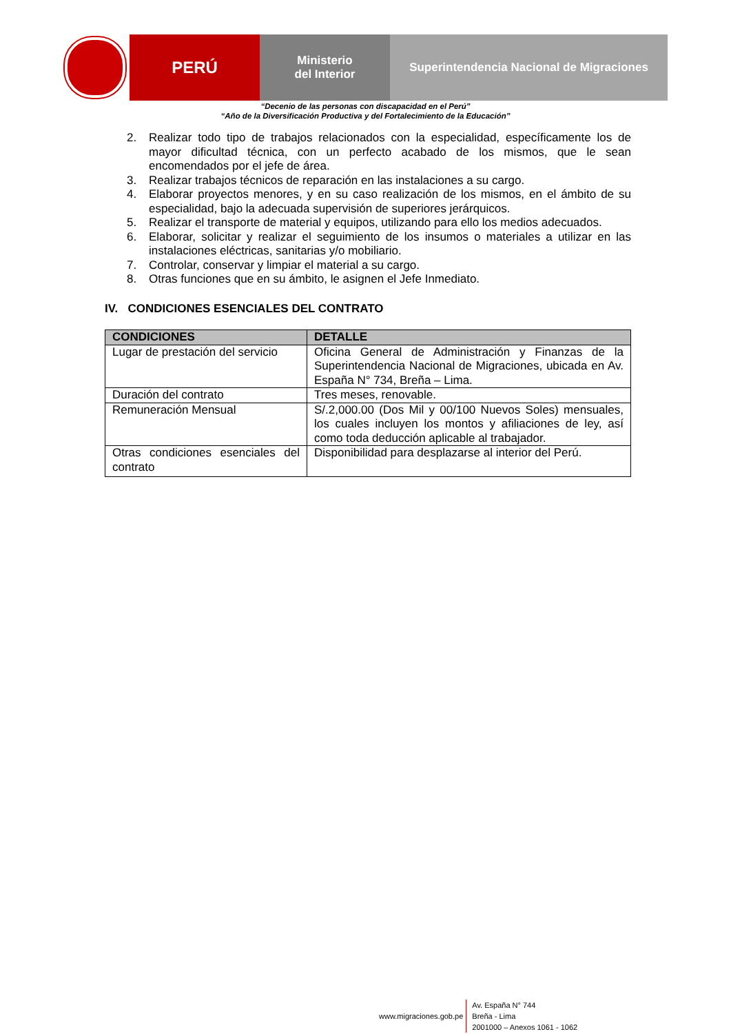PERÚ
Ministerio
del Interior
Superintendencia Nacional de Migraciones
“Decenio de las personas con discapacidad en el Perú”
“Año de la Diversificación Productiva y del Fortalecimiento de la Educación”
2. Realizar todo tipo de trabajos relacionados con la especialidad, específicamente los de mayor dificultad técnica, con un perfecto acabado de los mismos, que le sean encomendados por el jefe de área.
3. Realizar trabajos técnicos de reparación en las instalaciones a su cargo.
4. Elaborar proyectos menores, y en su caso realización de los mismos, en el ámbito de su especialidad, bajo la adecuada supervisión de superiores jerárquicos.
5. Realizar el transporte de material y equipos, utilizando para ello los medios adecuados.
6. Elaborar, solicitar y realizar el seguimiento de los insumos o materiales a utilizar en las instalaciones eléctricas, sanitarias y/o mobiliario.
7. Controlar, conservar y limpiar el material a su cargo.
8. Otras funciones que en su ámbito, le asignen el Jefe Inmediato.
IV. CONDICIONES ESENCIALES DEL CONTRATO
| CONDICIONES | DETALLE |
| --- | --- |
| Lugar de prestación del servicio | Oficina General de Administración y Finanzas de la Superintendencia Nacional de Migraciones, ubicada en Av. España N° 734, Breña – Lima. |
| Duración del contrato | Tres meses, renovable. |
| Remuneración Mensual | S/.2,000.00 (Dos Mil y 00/100 Nuevos Soles) mensuales, los cuales incluyen los montos y afiliaciones de ley, así como toda deducción aplicable al trabajador. |
| Otras condiciones esenciales del contrato | Disponibilidad para desplazarse al interior del Perú. |
www.migraciones.gob.pe
Av. España N° 744
Breña - Lima
2001000 – Anexos 1061 - 1062